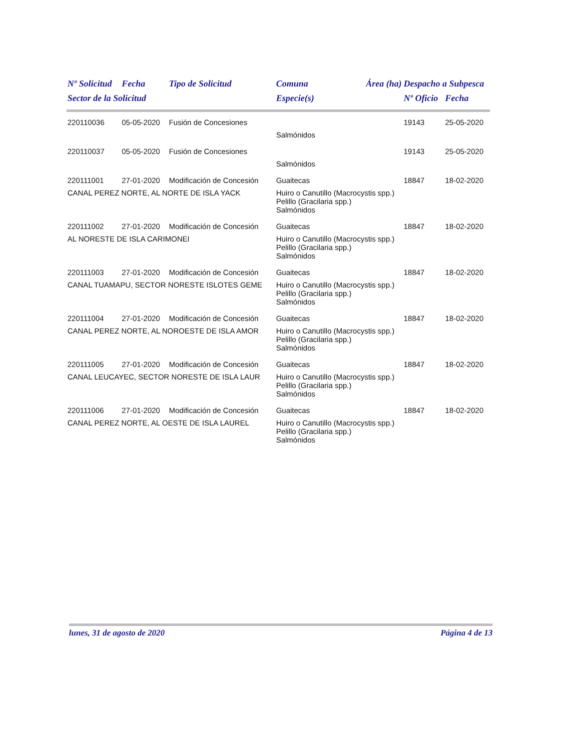| Nº Solicitud | Fecha | Tipo de Solicitud | Comuna | Área (ha) | Despacho a Subpesca | |
| --- | --- | --- | --- | --- | --- | --- |
| Sector de la Solicitud | | | Especie(s) | | Nº Oficio | Fecha |
| 220110036 | 05-05-2020 | Fusión de Concesiones | | | 19143 | 25-05-2020 |
| | | | Salmónidos | | | |
| 220110037 | 05-05-2020 | Fusión de Concesiones | | | 19143 | 25-05-2020 |
| | | | Salmónidos | | | |
| 220111001 | 27-01-2020 | Modificación de Concesión | Guaitecas | | 18847 | 18-02-2020 |
| CANAL PEREZ NORTE, AL NORTE DE ISLA YACK | | | Huiro o Canutillo (Macrocystis spp.) Pelillo (Gracilaria spp.) Salmónidos | | | |
| 220111002 | 27-01-2020 | Modificación de Concesión | Guaitecas | | 18847 | 18-02-2020 |
| AL NORESTE DE ISLA CARIMONEI | | | Huiro o Canutillo (Macrocystis spp.) Pelillo (Gracilaria spp.) Salmónidos | | | |
| 220111003 | 27-01-2020 | Modificación de Concesión | Guaitecas | | 18847 | 18-02-2020 |
| CANAL TUAMAPU, SECTOR NORESTE ISLOTES GEME | | | Huiro o Canutillo (Macrocystis spp.) Pelillo (Gracilaria spp.) Salmónidos | | | |
| 220111004 | 27-01-2020 | Modificación de Concesión | Guaitecas | | 18847 | 18-02-2020 |
| CANAL PEREZ NORTE, AL NOROESTE DE ISLA AMOR | | | Huiro o Canutillo (Macrocystis spp.) Pelillo (Gracilaria spp.) Salmónidos | | | |
| 220111005 | 27-01-2020 | Modificación de Concesión | Guaitecas | | 18847 | 18-02-2020 |
| CANAL LEUCAYEC, SECTOR NORESTE DE ISLA LAUR | | | Huiro o Canutillo (Macrocystis spp.) Pelillo (Gracilaria spp.) Salmónidos | | | |
| 220111006 | 27-01-2020 | Modificación de Concesión | Guaitecas | | 18847 | 18-02-2020 |
| CANAL PEREZ NORTE, AL OESTE DE ISLA LAUREL | | | Huiro o Canutillo (Macrocystis spp.) Pelillo (Gracilaria spp.) Salmónidos | | | |
lunes, 31 de agosto de 2020 Página 4 de 13